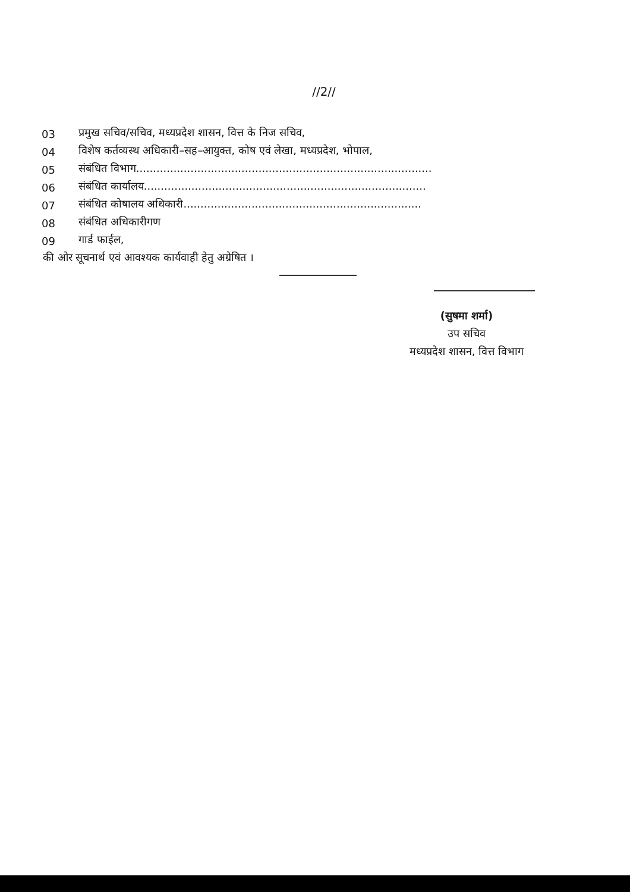//2//
03 प्रमुख सचिव/सचिव, मध्यप्रदेश शासन, वित्त के निज सचिव,
04 विशेष कर्तव्यस्थ अधिकारी–सह–आयुक्त, कोष एवं लेखा, मध्यप्रदेश, भोपाल,
05 संबंधित विभाग.......................................................................................
06 संबंधित कार्यालय...................................................................................
07 संबंधित कोषालय अधिकारी......................................................................
08 संबंधित अधिकारीगण
09 गार्ड फाईल,
की ओर सूचनार्थ एवं आवश्यक कार्यवाही हेतु अग्रेषित ।
(सुषमा शर्मा)
उप सचिव
मध्यप्रदेश शासन, वित्त विभाग